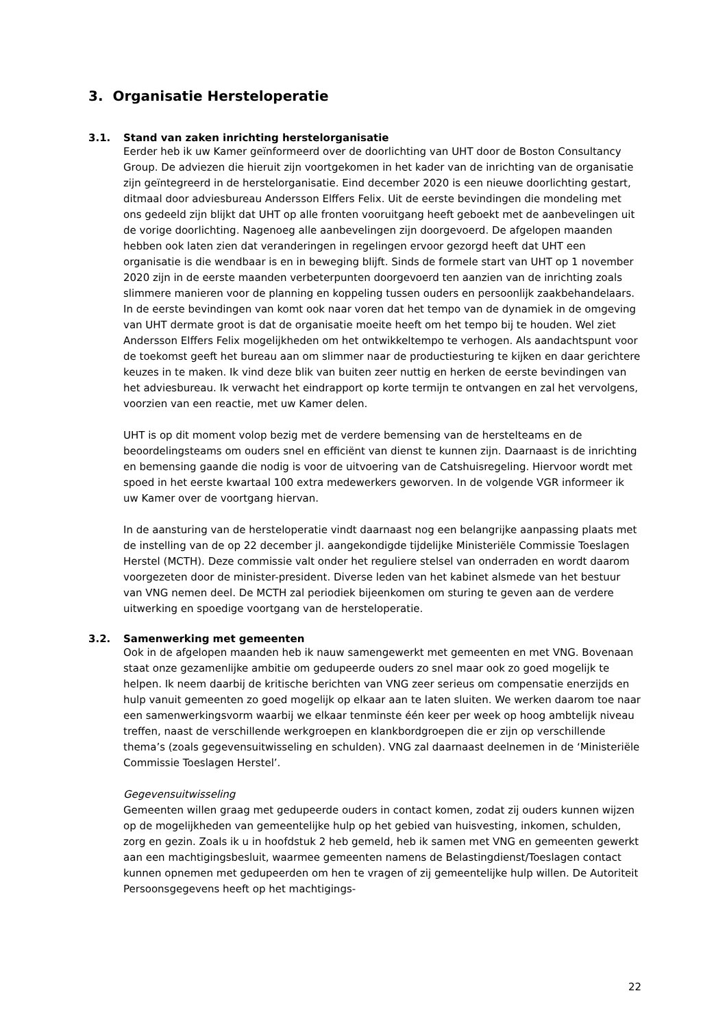3. Organisatie Hersteloperatie
3.1. Stand van zaken inrichting herstelorganisatie
Eerder heb ik uw Kamer geïnformeerd over de doorlichting van UHT door de Boston Consultancy Group. De adviezen die hieruit zijn voortgekomen in het kader van de inrichting van de organisatie zijn geïntegreerd in de herstelorganisatie. Eind december 2020 is een nieuwe doorlichting gestart, ditmaal door adviesbureau Andersson Elffers Felix. Uit de eerste bevindingen die mondeling met ons gedeeld zijn blijkt dat UHT op alle fronten vooruitgang heeft geboekt met de aanbevelingen uit de vorige doorlichting. Nagenoeg alle aanbevelingen zijn doorgevoerd. De afgelopen maanden hebben ook laten zien dat veranderingen in regelingen ervoor gezorgd heeft dat UHT een organisatie is die wendbaar is en in beweging blijft. Sinds de formele start van UHT op 1 november 2020 zijn in de eerste maanden verbeterpunten doorgevoerd ten aanzien van de inrichting zoals slimmere manieren voor de planning en koppeling tussen ouders en persoonlijk zaakbehandelaars. In de eerste bevindingen van komt ook naar voren dat het tempo van de dynamiek in de omgeving van UHT dermate groot is dat de organisatie moeite heeft om het tempo bij te houden. Wel ziet Andersson Elffers Felix mogelijkheden om het ontwikkeltempo te verhogen. Als aandachtspunt voor de toekomst geeft het bureau aan om slimmer naar de productiesturing te kijken en daar gerichtere keuzes in te maken. Ik vind deze blik van buiten zeer nuttig en herken de eerste bevindingen van het adviesbureau. Ik verwacht het eindrapport op korte termijn te ontvangen en zal het vervolgens, voorzien van een reactie, met uw Kamer delen.
UHT is op dit moment volop bezig met de verdere bemensing van de herstelteams en de beoordelingsteams om ouders snel en efficiënt van dienst te kunnen zijn. Daarnaast is de inrichting en bemensing gaande die nodig is voor de uitvoering van de Catshuisregeling. Hiervoor wordt met spoed in het eerste kwartaal 100 extra medewerkers geworven. In de volgende VGR informeer ik uw Kamer over de voortgang hiervan.
In de aansturing van de hersteloperatie vindt daarnaast nog een belangrijke aanpassing plaats met de instelling van de op 22 december jl. aangekondigde tijdelijke Ministeriële Commissie Toeslagen Herstel (MCTH). Deze commissie valt onder het reguliere stelsel van onderraden en wordt daarom voorgezeten door de minister-president. Diverse leden van het kabinet alsmede van het bestuur van VNG nemen deel. De MCTH zal periodiek bijeenkomen om sturing te geven aan de verdere uitwerking en spoedige voortgang van de hersteloperatie.
3.2. Samenwerking met gemeenten
Ook in de afgelopen maanden heb ik nauw samengewerkt met gemeenten en met VNG. Bovenaan staat onze gezamenlijke ambitie om gedupeerde ouders zo snel maar ook zo goed mogelijk te helpen. Ik neem daarbij de kritische berichten van VNG zeer serieus om compensatie enerzijds en hulp vanuit gemeenten zo goed mogelijk op elkaar aan te laten sluiten. We werken daarom toe naar een samenwerkingsvorm waarbij we elkaar tenminste één keer per week op hoog ambtelijk niveau treffen, naast de verschillende werkgroepen en klankbordgroepen die er zijn op verschillende thema’s (zoals gegevensuitwisseling en schulden). VNG zal daarnaast deelnemen in de ‘Ministeriële Commissie Toeslagen Herstel’.
Gegevensuitwisseling
Gemeenten willen graag met gedupeerde ouders in contact komen, zodat zij ouders kunnen wijzen op de mogelijkheden van gemeentelijke hulp op het gebied van huisvesting, inkomen, schulden, zorg en gezin. Zoals ik u in hoofdstuk 2 heb gemeld, heb ik samen met VNG en gemeenten gewerkt aan een machtigingsbesluit, waarmee gemeenten namens de Belastingdienst/Toeslagen contact kunnen opnemen met gedupeerden om hen te vragen of zij gemeentelijke hulp willen. De Autoriteit Persoonsgegevens heeft op het machtigings-
22